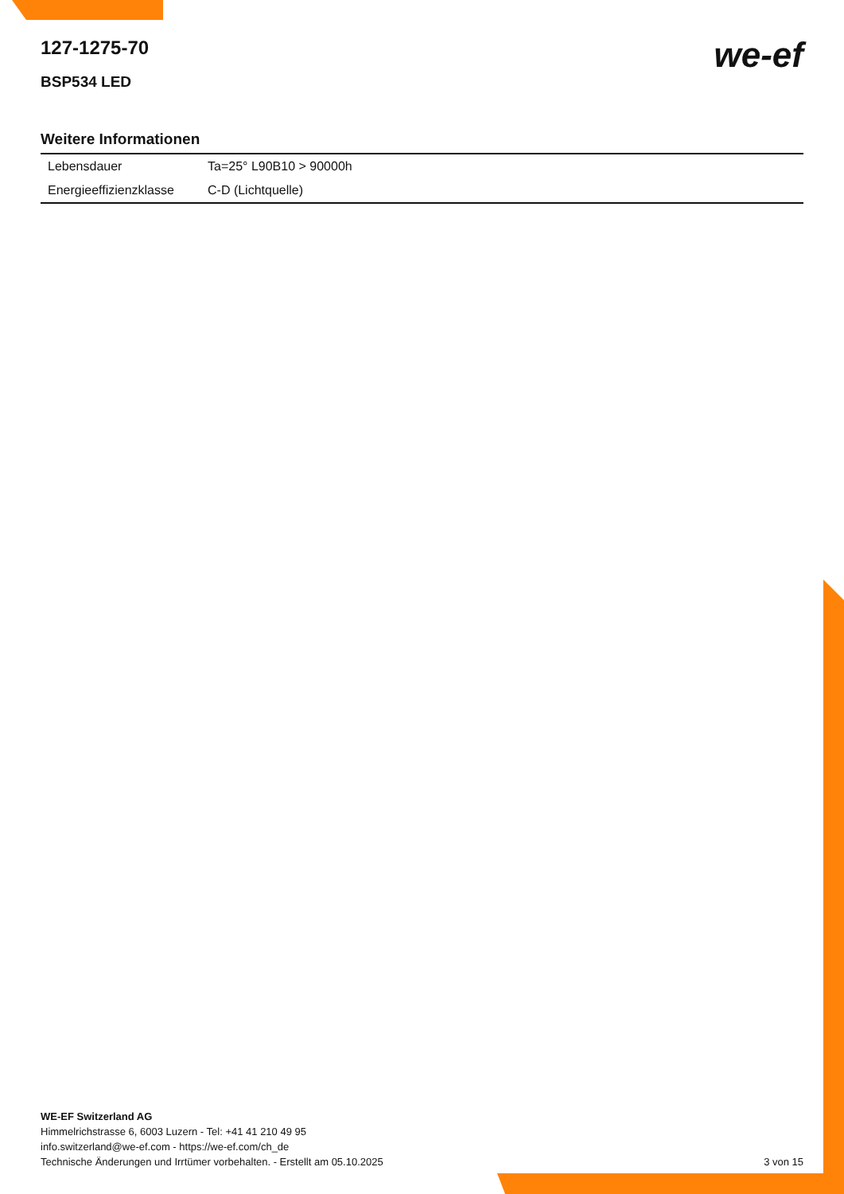we-ef
127-1275-70
BSP534 LED
Weitere Informationen
| Lebensdauer | Ta=25° L90B10 > 90000h |
| Energieeffizienzklasse | C-D (Lichtquelle) |
WE-EF Switzerland AG
Himmelrichstrasse 6, 6003 Luzern - Tel: +41 41 210 49 95
info.switzerland@we-ef.com - https://we-ef.com/ch_de
Technische Änderungen und Irrtümer vorbehalten. - Erstellt am 05.10.2025 3 von 15